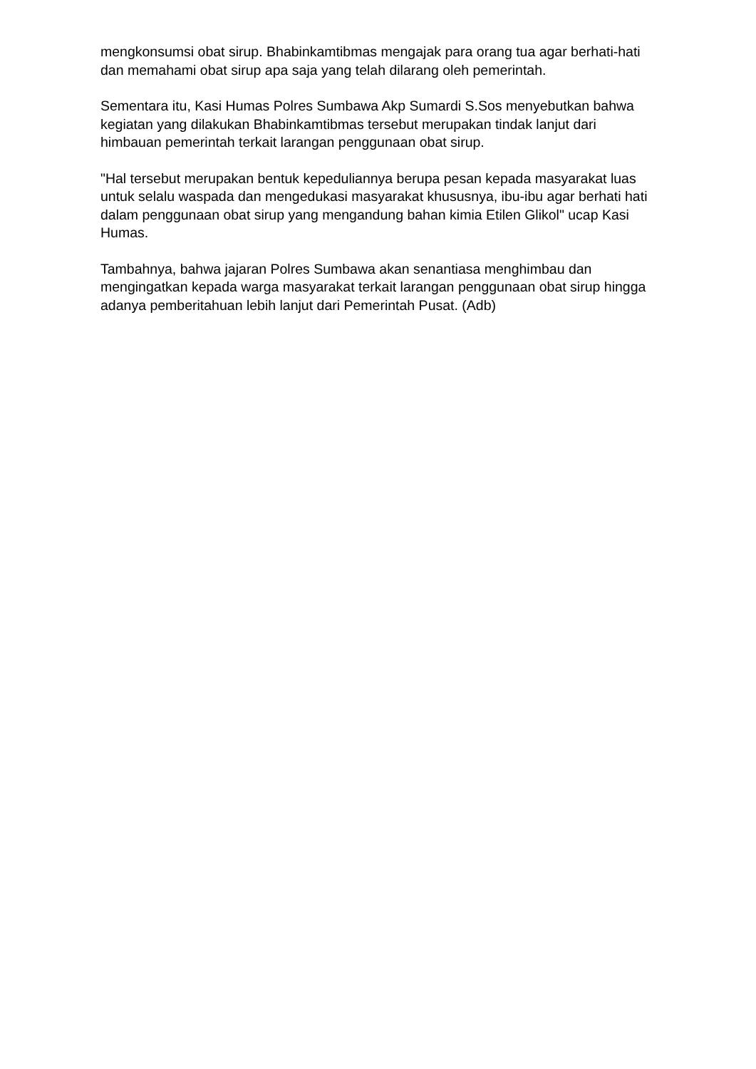mengkonsumsi obat sirup. Bhabinkamtibmas mengajak para orang tua agar berhati-hati dan memahami obat sirup apa saja yang telah dilarang oleh pemerintah.
Sementara itu, Kasi Humas Polres Sumbawa Akp Sumardi S.Sos menyebutkan bahwa kegiatan yang dilakukan Bhabinkamtibmas tersebut merupakan tindak lanjut dari himbauan pemerintah terkait larangan penggunaan obat sirup.
"Hal tersebut merupakan bentuk kepeduliannya berupa pesan kepada masyarakat luas untuk selalu waspada dan mengedukasi masyarakat khususnya, ibu-ibu agar berhati hati dalam penggunaan obat sirup yang mengandung bahan kimia Etilen Glikol" ucap Kasi Humas.
Tambahnya, bahwa jajaran Polres Sumbawa akan senantiasa menghimbau dan mengingatkan kepada warga masyarakat terkait larangan penggunaan obat sirup hingga adanya pemberitahuan lebih lanjut dari Pemerintah Pusat. (Adb)